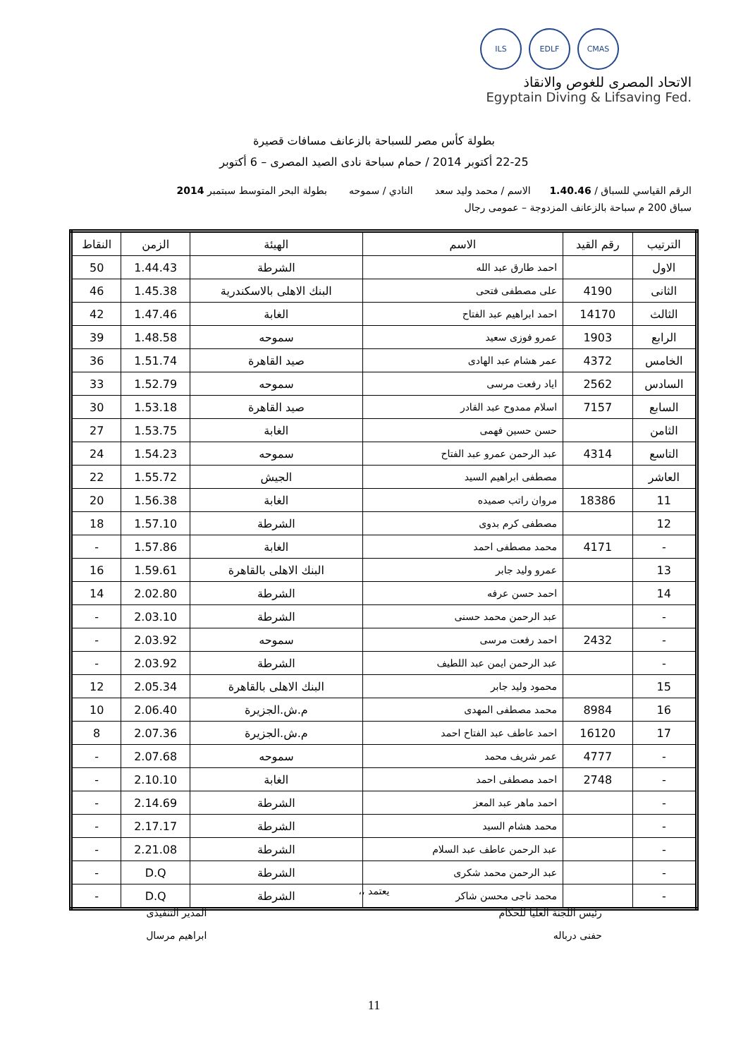CMAS EDLF ILS
الاتحاد المصرى للغوص والانقاذ
Egyptain Diving & Lifsaving Fed.
بطولة كأس مصر للسباحة بالزعانف مسافات قصيرة
22-25 أكتوبر 2014 / حمام سباحة نادى الصيد المصرى – 6 أكتوبر
الرقم القياسي للسباق / 1.40.46 الاسم / محمد وليد سعد النادي / سموحه بطولة البحر المتوسط سبتمبر 2014
سباق 200 م سباحة بالزعانف المزدوجة – عمومى رجال
| الترتيب | رقم القيد | الاسم | الهيئة | الزمن | النقاط |
| --- | --- | --- | --- | --- | --- |
| الاول | | احمد طارق عبد الله | الشرطة | 1.44.43 | 50 |
| الثانى | 4190 | على مصطفى فتحى | البنك الاهلى بالاسكندرية | 1.45.38 | 46 |
| الثالث | 14170 | احمد ابراهيم عبد الفتاح | الغابة | 1.47.46 | 42 |
| الرابع | 1903 | عمرو فوزى سعيد | سموحه | 1.48.58 | 39 |
| الخامس | 4372 | عمر هشام عبد الهادى | صيد القاهرة | 1.51.74 | 36 |
| السادس | 2562 | اياد رفعت مرسى | سموحه | 1.52.79 | 33 |
| السابع | 7157 | اسلام ممدوح عبد القادر | صيد القاهرة | 1.53.18 | 30 |
| الثامن | | حسن حسين فهمى | الغابة | 1.53.75 | 27 |
| التاسع | 4314 | عبد الرحمن عمرو عبد الفتاح | سموحه | 1.54.23 | 24 |
| العاشر | | مصطفى ابراهيم السيد | الجيش | 1.55.72 | 22 |
| 11 | 18386 | مروان راتب صميده | الغابة | 1.56.38 | 20 |
| 12 | | مصطفى كرم بدوى | الشرطة | 1.57.10 | 18 |
| - | 4171 | محمد مصطفى احمد | الغابة | 1.57.86 | - |
| 13 | | عمرو وليد جابر | البنك الاهلى بالقاهرة | 1.59.61 | 16 |
| 14 | | احمد حسن عرفه | الشرطة | 2.02.80 | 14 |
| - | | عبد الرحمن محمد حسنى | الشرطة | 2.03.10 | - |
| - | 2432 | احمد رفعت مرسى | سموحه | 2.03.92 | - |
| - | | عبد الرحمن ايمن عبد اللطيف | الشرطة | 2.03.92 | - |
| 15 | | محمود وليد جابر | البنك الاهلى بالقاهرة | 2.05.34 | 12 |
| 16 | 8984 | محمد مصطفى المهدى | م.ش.الجزيرة | 2.06.40 | 10 |
| 17 | 16120 | احمد عاطف عبد الفتاح احمد | م.ش.الجزيرة | 2.07.36 | 8 |
| - | 4777 | عمر شريف محمد | سموحه | 2.07.68 | - |
| - | 2748 | احمد مصطفى احمد | الغابة | 2.10.10 | - |
| - | | احمد ماهر عبد المعز | الشرطة | 2.14.69 | - |
| - | | محمد هشام السيد | الشرطة | 2.17.17 | - |
| - | | عبد الرحمن عاطف عبد السلام | الشرطة | 2.21.08 | - |
| - | | عبد الرحمن محمد شكرى | الشرطة | D.Q | - |
| - | | محمد ناجى محسن شاكر | الشرطة | D.Q | - |
يعتمد ،،
رئيس اللجنة العليا للحكام
حفنى درباله
المدير التنفيذى
ابراهيم مرسال
11